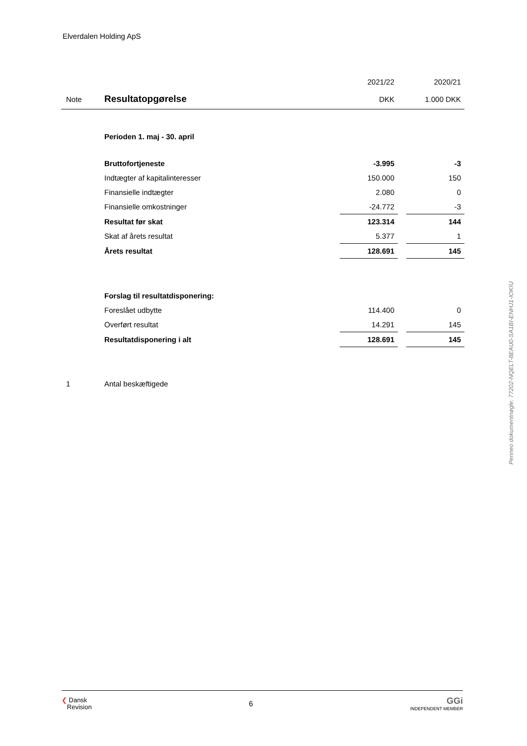Elverdalen Holding ApS
| | | 2021/22 | | 2020/21 |
| Note | Resultatopgørelse | DKK | | 1.000 DKK |
| | Perioden 1. maj - 30. april | | | |
| | Bruttofortjeneste | -3.995 | | -3 |
| | Indtægter af kapitalinteresser | 150.000 | | 150 |
| | Finansielle indtægter | 2.080 | | 0 |
| | Finansielle omkostninger | -24.772 | | -3 |
| | Resultat før skat | 123.314 | | 144 |
| | Skat af årets resultat | 5.377 | | 1 |
| | Årets resultat | 128.691 | | 145 |
| | Forslag til resultatdisponering: | | | |
| | Foreslået udbytte | 114.400 | | 0 |
| | Overført resultat | 14.291 | | 145 |
| | Resultatdisponering i alt | 128.691 | | 145 |
| 1 | Antal beskæftigede | | | |
Penneo dokumentnøgle: 77202-NQELT-8EAU0-SA1BI-ENHJ1-IOKIU
❮ Dansk
Revision
6
GGi
INDEPENDENT MEMBER